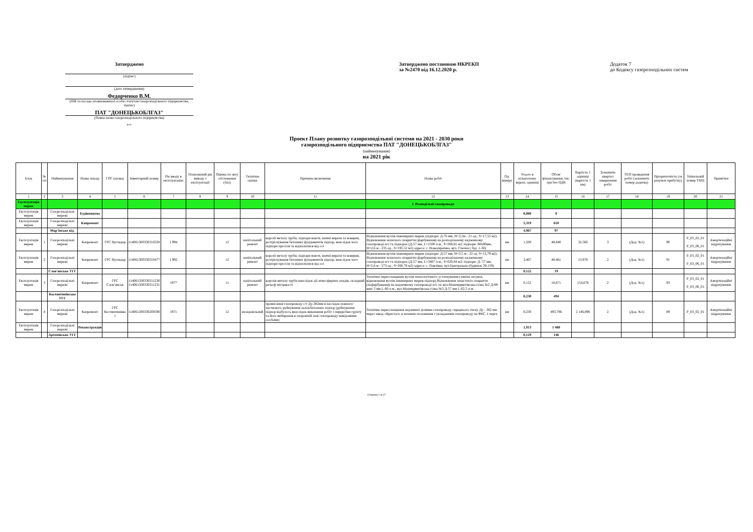Затверджено
(підпис)
(дата затвердження)
Федорченко В.М.
(ПІБ та посада уповноваженої особи статутом газорозподільного підприємства, підпис)
ПАТ "ДОНЕЦЬКОБЛГАЗ"
(Повна назва газорозподільного підприємства)
м.п.
Затверджено постановою НКРЕКП
за №2470 від 16.12.2020 р.
Додаток 7
до Кодексу газорозподільних систем
Проект Плану розвитку газорозподільної системи на 2021 - 2030 роки
газорозподільного підприємства ПАТ "ДОНЕЦЬКОБЛГАЗ"
(найменування)
на 2021 рік
| Блок | № з/п | Найменування | Назва заходу | ГРС (назва) | Інвентарний номер | Рік вводу в експлуатацію | Планований рік виводу з експлуатації | Оцінка по акту обстеження (бал) | Технічна оцінка | Причина включення | Назва робіт | Од. виміру | Усього в кількісному виразі, одиниці | Обсяг фінансування, тис. грн без ПДВ | Вартість 1 одиниці (вартість 1 км) | Зазначити квартал завершення робіт | ТЕО проведення робіт (зазначити номер додатка) | Пріоритетність (за рахунок прибутку) | Унікальний номер ТМЦ | Примітки |
| --- | --- | --- | --- | --- | --- | --- | --- | --- | --- | --- | --- | --- | --- | --- | --- | --- | --- | --- | --- | --- |
| 1 | 2 | 3 | 4 | 5 | 6 | 7 | 8 | 9 | 10 | 11 | 12 | 13 | 14 | 15 | 16 | 17 | 18 | 19 | 20 | 21 |
| Експлуатація мереж | | | | | | | | | | | I. Розподільні газопроводи | | | | | | | | | |
| Експлуатація мереж | | Газорозподільні мережі | Будівництво | | | | | | | | | | 0,000 | 0 | | | | | | |
| Експлуатація мереж | | Газорозподільні мережі | Капремонт | | | | | | | | | | 5,319 | 610 | | | | | | |
| | | Мар'їнське від. | | | | | | | | | | | 4,967 | 97 | | | | | | |
| Експлуатація мереж | 1 | Газорозподільні мережі | Капремонт | ГРС Вугледар | 114061300330310328 | 1 994 | | 12 | капітальний ремонт | корозії металу труби, підпори мають значні вирази та коверни, розтріскування бетонних фундаментів підпор, внаслідок чого підпори просіли та відхилилися від осі | Відновлення вузлів інженерних мереж (підпори: Д-76 мм, Н=3,5м - 21 од., S=17,55 м2). Відновлення захисного покриття (фарбування) на розподільному надземному газопроводі н/т та підпорах (Д-57 мм, L=1500 п.м., S=268,61 м2; підпори: 80х80мм, Н=2,6 м - 235 од., S=195,52 м2) адреса: с. Новоукраїнка, вул. Степна ( буд .1-30) | км | 1,500 | 48,840 | 32,560 | 3 | (Дод. №1) | 90 | P_03_02_01 P_03_06_01 | Амортизаційні відрахування |
| Експлуатація мереж | 2 | Газорозподільні мережі | Капремонт | ГРС Вугледар | 114061300330310477 | 1 992 | | 12 | капітальний ремонт | корозії металу труби, підпори мають значні вирази та коверни, розтріскування бетонних фундаментів підпор, внаслідок чого підпори просіли та відхилилися від осі | Відновлення вузлів інженерних мереж (підпори: Д-57 мм, Н=3,5 м - 22 од. S=13,79 м2). Відновлення захисного покриття (фарбування) на розподільному надземному газопроводі н/т та підпорах (Д-57 мм, L=3467 п.м., S=620,84 м2; підпори: Д- 57 мм, Н=2,6 м - 573 од., S=266,78 м2) адреса: с. Павлівка, вул.Центральна (будинок 29-159) | км | 3,467 | 48,461 | 13,978 | 2 | (Дод. №1) | 91 | P_03_02_01 P_03_06_01 | Амортизаційні відрахування |
| | | Слов'янське УГГ | | | | | | | | | | | 0,122 | 19 | | | | | | |
| Експлуатація мереж | 3 | Газорозподільні мережі | Капремонт | ГРС Слов’янськ | 114061500330311230 114061500330311231 | 1977 | | 11 | капітальний ремонт | корозія металу труби внаслідок дії атмосферних опадів, складний рельєф місцевості | Технічне переоснащення вузлів технологічного устаткування (заміна засувок, відновлення вузлів інженерних мереж-підпор).Відновлення захистного покриття (пофарбування) на надземному газопроводі н/т, по вул.Машчерметівська гілка №2 Д-89 ммх 3 мм L-60 п.м., вул.Машчерметівська гілка №3 Д-57 мм L-62,5 п.м. | км | 0,122 | 18,871 | 154,678 | 2 | (Дод. №1) | 93 | P_03_02_01 P_03_06_01 | Амортизаційні відрахування |
| | | Костянтинівське УГГ | | | | | | | | | | | 0,230 | 494 | | | | | | |
| Експлуатація мереж | 4 | Газорозподільні мережі | Капремонт | ГРС Костянтинівка 1 | 114061200330200590 | 1971 | | 12 | незадовільний | провисання газопроводу с/т Ду-382мм в наслідок повного/часткового руйнування залізобетонних підпор (руйнування підпор відбулось внаслідок виконання робіт з переробки грунту та його вибирання в охоронній зоні газопроводу невідомими особами) | Технічне переоснащення надземної ділянки газопроводу середнього тиску Ду - 382 мм через завод «Кристал» в наземне положення з укладанням газопроводу на ФБС. І черга | км | 0,230 | 493,786 | 2 146,896 | 2 | (Дод. №1) | 89 | P_03_02_01 | Амортизаційні відрахування |
| Експлуатація мереж | | Газорозподільні мережі | Реконструкція | | | | | | | | | | 1,913 | 1 460 | | | | | | |
| | | Артемівське УГГ | | | | | | | | | | | 0,129 | 146 | | | | | | |
Сторінка 1 із 17